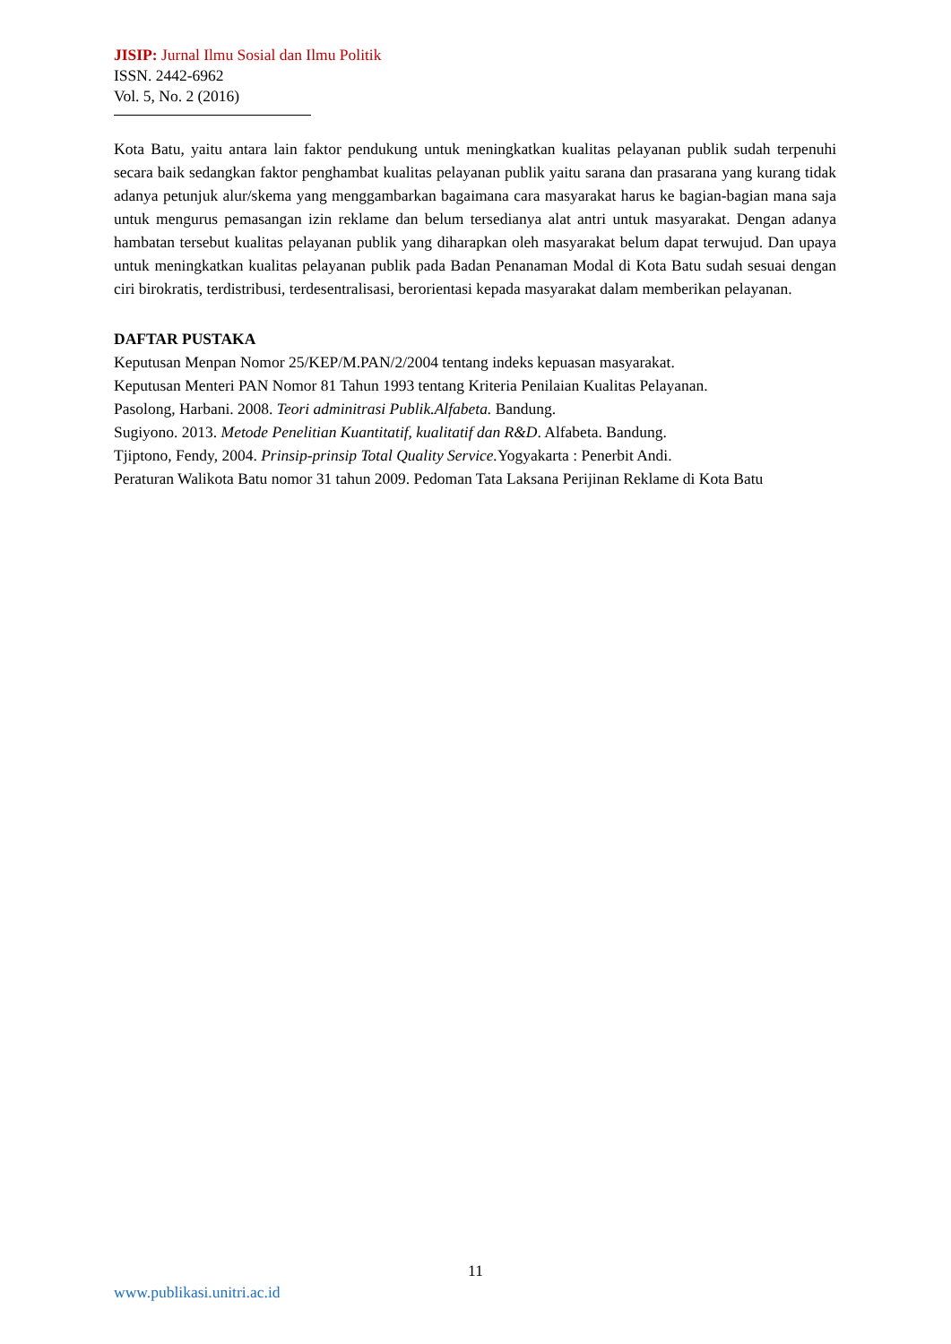JISIP: Jurnal Ilmu Sosial dan Ilmu Politik
ISSN. 2442-6962
Vol. 5, No. 2 (2016)
Kota Batu, yaitu antara lain faktor pendukung untuk meningkatkan kualitas pelayanan publik sudah terpenuhi secara baik sedangkan faktor penghambat kualitas pelayanan publik yaitu sarana dan prasarana yang kurang tidak adanya petunjuk alur/skema yang menggambarkan bagaimana cara masyarakat harus ke bagian-bagian mana saja untuk mengurus pemasangan izin reklame dan belum tersedianya alat antri untuk masyarakat. Dengan adanya hambatan tersebut kualitas pelayanan publik yang diharapkan oleh masyarakat belum dapat terwujud. Dan upaya untuk meningkatkan kualitas pelayanan publik pada Badan Penanaman Modal di Kota Batu sudah sesuai dengan ciri birokratis, terdistribusi, terdesentralisasi, berorientasi kepada masyarakat dalam memberikan pelayanan.
DAFTAR PUSTAKA
Keputusan Menpan Nomor 25/KEP/M.PAN/2/2004 tentang indeks kepuasan masyarakat.
Keputusan Menteri PAN Nomor 81 Tahun 1993 tentang Kriteria Penilaian Kualitas Pelayanan.
Pasolong, Harbani. 2008. Teori adminitrasi Publik.Alfabeta. Bandung.
Sugiyono. 2013. Metode Penelitian Kuantitatif, kualitatif dan R&D. Alfabeta. Bandung.
Tjiptono, Fendy, 2004. Prinsip-prinsip Total Quality Service. Yogyakarta : Penerbit Andi.
Peraturan Walikota Batu nomor 31 tahun 2009. Pedoman Tata Laksana Perijinan Reklame di Kota Batu
11
www.publikasi.unitri.ac.id